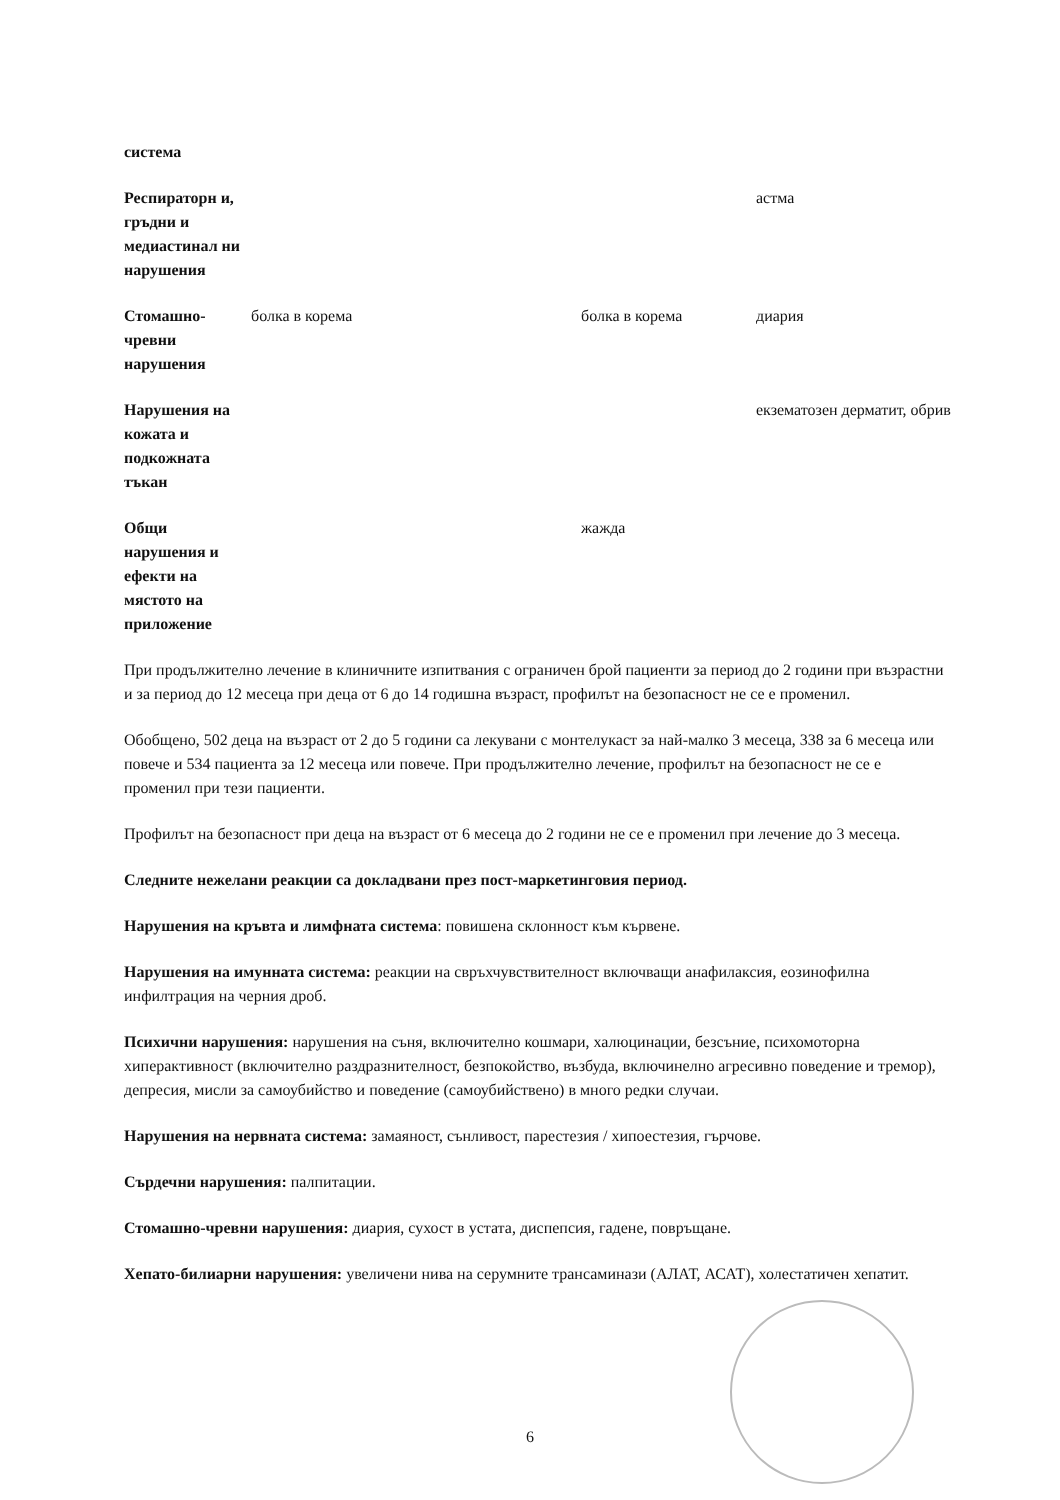| система | | | |
| Респираторн и, гръдни и медиастинал ни нарушения | | | астма |
| Стомашно-чревни нарушения | болка в корема | болка в корема | диария |
| Нарушения на кожата и подкожната тъкан | | | екзематозен дерматит, обрив |
| Общи нарушения и ефекти на мястото на приложение | | жажда | |
При продължително лечение в клиничните изпитвания с ограничен брой пациенти за период до 2 години при възрастни и за период до 12 месеца при деца от 6 до 14 годишна възраст, профилът на безопасност не се е променил.
Обобщено, 502 деца на възраст от 2 до 5 години са лекувани с монтелукаст за най-малко 3 месеца, 338 за 6 месеца или повече и 534 пациента за 12 месеца или повече. При продължително лечение, профилът на безопасност не се е променил при тези пациенти.
Профилът на безопасност при деца на възраст от 6 месеца до 2 години не се е променил при лечение до 3 месеца.
Следните нежелани реакции са докладвани през пост-маркетинговия период.
Нарушения на кръвта и лимфната система: повишена склонност към кървене.
Нарушения на имунната система: реакции на свръхчувствителност включващи анафилаксия, еозинофилна инфилтрация на черния дроб.
Психични нарушения: нарушения на съня, включително кошмари, халюцинации, безсъние, психомоторна хиперактивност (включително раздразнителност, безпокойство, възбуда, включинелно агресивно поведение и тремор), депресия, мисли за самоубийство и поведение (самоубийствено) в много редки случаи.
Нарушения на нервната система: замаяност, сънливост, парестезия / хипоестезия, гърчове.
Сърдечни нарушения: палпитации.
Стомашно-чревни нарушения: диария, сухост в устата, диспепсия, гадене, повръщане.
Хепато-билиарни нарушения: увеличени нива на серумните трансаминази (АЛАТ, АСАТ), холестатичен хепатит.
6